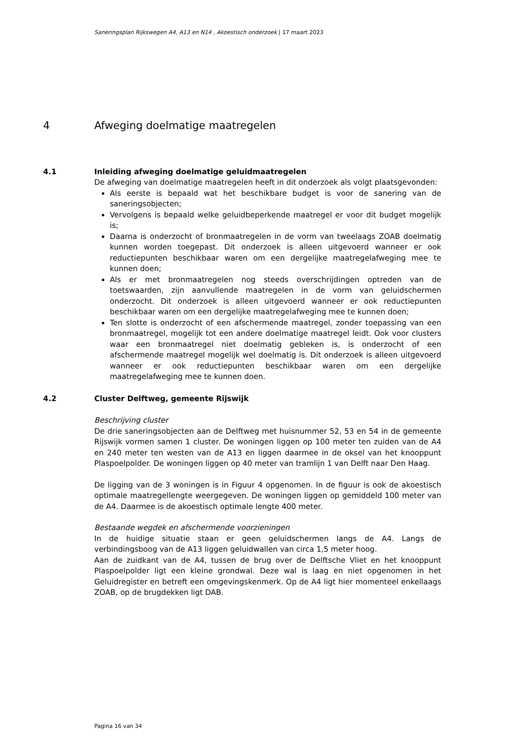Saneringsplan Rijkswegen A4, A13 en N14 , Akoestisch onderzoek | 17 maart 2023
4 Afweging doelmatige maatregelen
4.1 Inleiding afweging doelmatige geluidmaatregelen
De afweging van doelmatige maatregelen heeft in dit onderzoek als volgt plaatsgevonden:
Als eerste is bepaald wat het beschikbare budget is voor de sanering van de saneringsobjecten;
Vervolgens is bepaald welke geluidbeperkende maatregel er voor dit budget mogelijk is;
Daarna is onderzocht of bronmaatregelen in de vorm van tweelaags ZOAB doelmatig kunnen worden toegepast. Dit onderzoek is alleen uitgevoerd wanneer er ook reductiepunten beschikbaar waren om een dergelijke maatregelafweging mee te kunnen doen;
Als er met bronmaatregelen nog steeds overschrijdingen optreden van de toetswaarden, zijn aanvullende maatregelen in de vorm van geluidschermen onderzocht. Dit onderzoek is alleen uitgevoerd wanneer er ook reductiepunten beschikbaar waren om een dergelijke maatregelafweging mee te kunnen doen;
Ten slotte is onderzocht of een afschermende maatregel, zonder toepassing van een bronmaatregel, mogelijk tot een andere doelmatige maatregel leidt. Ook voor clusters waar een bronmaatregel niet doelmatig gebleken is, is onderzocht of een afschermende maatregel mogelijk wel doelmatig is. Dit onderzoek is alleen uitgevoerd wanneer er ook reductiepunten beschikbaar waren om een dergelijke maatregelafweging mee te kunnen doen.
4.2 Cluster Delftweg, gemeente Rijswijk
Beschrijving cluster
De drie saneringsobjecten aan de Delftweg met huisnummer 52, 53 en 54 in de gemeente Rijswijk vormen samen 1 cluster. De woningen liggen op 100 meter ten zuiden van de A4 en 240 meter ten westen van de A13 en liggen daarmee in de oksel van het knooppunt Plaspoelpolder. De woningen liggen op 40 meter van tramlijn 1 van Delft naar Den Haag.
De ligging van de 3 woningen is in Figuur 4 opgenomen. In de figuur is ook de akoestisch optimale maatregellengte weergegeven. De woningen liggen op gemiddeld 100 meter van de A4. Daarmee is de akoestisch optimale lengte 400 meter.
Bestaande wegdek en afschermende voorzieningen
In de huidige situatie staan er geen geluidschermen langs de A4. Langs de verbindingsboog van de A13 liggen geluidwallen van circa 1,5 meter hoog.
Aan de zuidkant van de A4, tussen de brug over de Delftsche Vliet en het knooppunt Plaspoelpolder ligt een kleine grondwal. Deze wal is laag en niet opgenomen in het Geluidregister en betreft een omgevingskenmerk. Op de A4 ligt hier momenteel enkellaags ZOAB, op de brugdekken ligt DAB.
Pagina 16 van 34